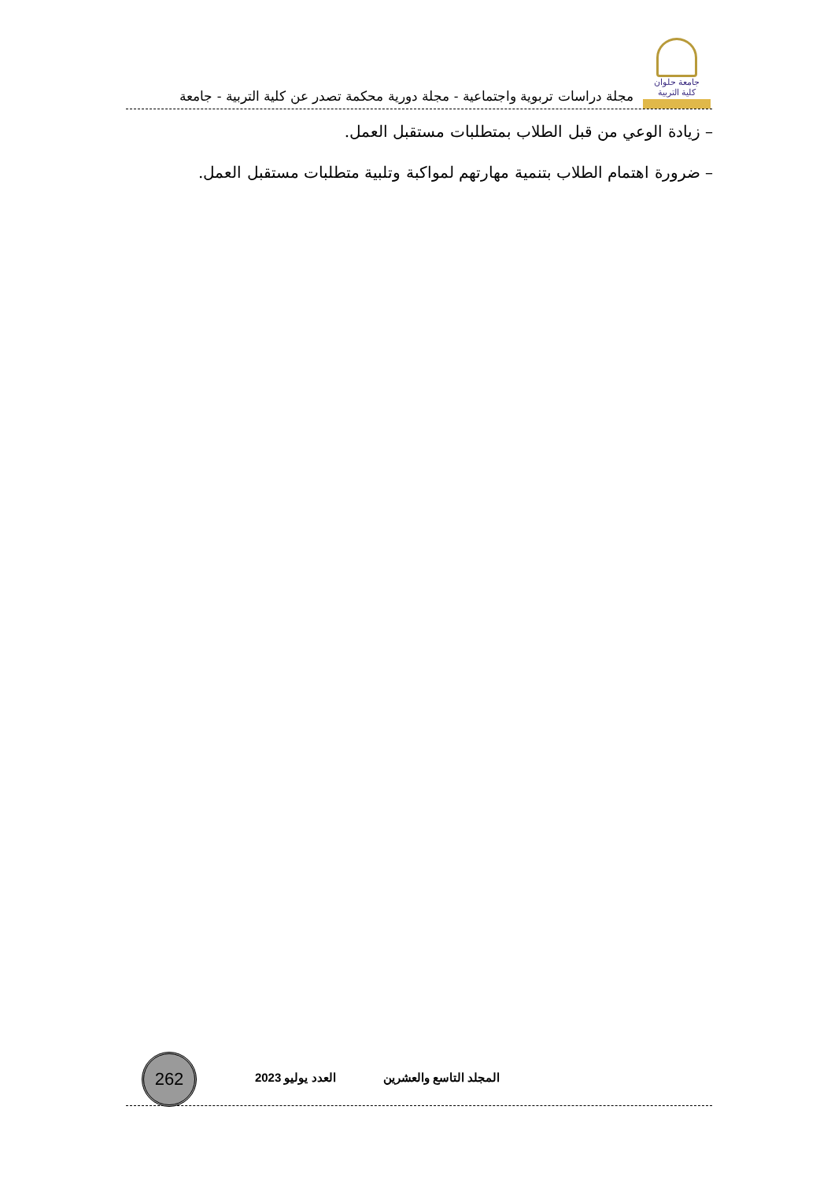جامعة حلوان
كلية التربية
مجلة دراسات تربوية واجتماعية - مجلة دورية محكمة تصدر عن كلية التربية - جامعة
– زيادة الوعي من قبل الطلاب بمتطلبات مستقبل العمل.
– ضرورة اهتمام الطلاب بتنمية مهارتهم لمواكبة وتلبية متطلبات مستقبل العمل.
المجلد التاسع والعشرين العدد يوليو 2023
262